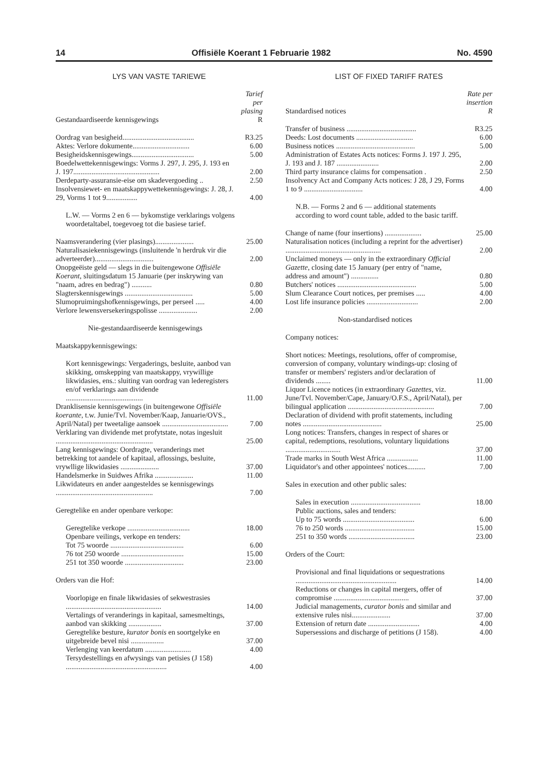14 Offisiële Koerant 1 Februarie 1982 No. 4590
LYS VAN VASTE TARIEWE
| Gestandaardiseerde kennisgewings | Tarief per plasing R |
| Oordrag van besigheid....................................... | R3.25 |
| Aktes: Verlore dokumente............................... | 6.00 |
| Besigheidskennisgewings.................................. | 5.00 |
| Boedelwettekennisgewings: Vorms J. 297, J. 295, J. 193 en J. 197............................................... | 2.00 |
| Derdeparty-assuransie-eise om skadevergoeding .. | 2.50 |
| Insolvensiewet- en maatskappywettekennisgewings: J. 28, J. 29, Vorms 1 tot 9................. | 4.00 |
| L.W. — Vorms 2 en 6 — bykomstige verklarings volgens woordetaltabel, toegevoeg tot die basiese tarief. | |
| Naamsverandering (vier plasings)..................... | 25.00 |
| Naturalisasiekennisgewings (insluitende 'n herdruk vir die adverteerder)................................ | 2.00 |
| Onopgeëiste geld — slegs in die buitengewone Offisiële Koerant , sluitingsdatum 15 Januarie (per inskrywing van "naam, adres en bedrag") ........... | 0.80 |
| Slagterskennisgewings ..................................... | 5.00 |
| Slumopruimingshofkennisgewings, per perseel ..... | 4.00 |
| Verlore lewensversekeringspolisse ..................... | 2.00 |
| Nie-gestandaardiseerde kennisgewings | |
| Maatskappykennisgewings: | |
| Kort kennisgewings: Vergaderings, besluite, aanbod van skikking, omskepping van maatskappy, vrywillige likwidasies, ens.: sluiting van oordrag van lederegisters en/of verklarings aan dividende .......................................... | 11.00 |
| Dranklisensie kennisgewings (in buitengewone Offisiële koerante , t.w. Junie/Tvl. November/Kaap, Januarie/OVS., April/Natal) per tweetalige aansoek .................................... | 7.00 |
| Verklaring van dividende met profytstate, notas ingesluit ..................................................... | 25.00 |
| Lang kennisgewings: Oordragte, veranderings met betrekking tot aandele of kapitaal, aflossings, besluite, vrywllige likwidasies ..................... | 37.00 |
| Handelsmerke in Suidwes Afrika ..................... | 11.00 |
| Likwidateurs en ander aangesteldes se kennisgewings ..................................................... | 7.00 |
| Geregtelike en ander openbare verkope: | |
| Geregtelike verkope .................................. | 18.00 |
| Openbare veilings, verkope en tenders: | |
| Tot 75 woorde ........................................ | 6.00 |
| 76 tot 250 woorde .................................. | 15.00 |
| 251 tot 350 woorde ................................ | 23.00 |
| Orders van die Hof: | |
| Voorlopige en finale likwidasies of sekwestrasies .................................................... | 14.00 |
| Vertalings of veranderings in kapitaal, samesmeltings, aanbod van skikking .................. | 37.00 |
| Geregtelike besture, kurator bonis en soortgelyke en uitgebreide bevel nisi .................. | 37.00 |
| Verlenging van keerdatum ......................... | 4.00 |
| Tersydestellings en afwysings van petisies (J 158) ....................................................... | 4.00 |
LIST OF FIXED TARIFF RATES
| Standardised notices | Rate per insertion R |
| Transfer of business ...................................... | R3.25 |
| Deeds: Lost documents ............................... | 6.00 |
| Business notices ........................................... | 5.00 |
| Administration of Estates Acts notices: Forms J. 197 J. 295, J. 193 and J. 187 ....................... | 2.00 |
| Third party insurance claims for compensation . | 2.50 |
| Insolvency Act and Company Acts notices: J 28, J 29, Forms 1 to 9 ................................ | 4.00 |
| N.B. — Forms 2 and 6 — additional statements according to word count table, added to the basic tariff. | |
| Change of name (four insertions) .................... | 25.00 |
| Naturalisation notices (including a reprint for the advertiser) .................................................... | 2.00 |
| Unclaimed moneys — only in the extraordinary Official Gazette , closing date 15 January (per entry of "name, address and amount") ............... | 0.80 |
| Butchers' notices ........................................... | 5.00 |
| Slum Clearance Court notices, per premises ..... | 4.00 |
| Lost life insurance policies ............................ | 2.00 |
| Non-standardised notices | |
| Company notices: | |
| Short notices: Meetings, resolutions, offer of compromise, conversion of company, voluntary windings-up: closing of transfer or members' registers and/or declaration of dividends ........ | 11.00 |
| Liquor Licence notices (in extraordinary Gazettes , viz. June/Tvl. November/Cape, January/O.F.S., April/Natal), per bilingual application ............................................... | 7.00 |
| Declaration of dividend with profit statements, including notes ........................................... | 25.00 |
| Long notices: Transfers, changes in respect of shares or capital, redemptions, resolutions, voluntary liquidations .............................. | 37.00 |
| Trade marks in South West Africa ................. | 11.00 |
| Liquidator's and other appointees' notices.......... | 7.00 |
| Sales in execution and other public sales: | |
| Sales in execution ...................................... | 18.00 |
| Public auctions, sales and tenders: | |
| Up to 75 words ....................................... | 6.00 |
| 76 to 250 words ...................................... | 15.00 |
| 251 to 350 words .................................... | 23.00 |
| Orders of the Court: | |
| Provisional and final liquidations or sequestrations ....................................................... | 14.00 |
| Reductions or changes in capital mergers, offer of compromise ......................................... | 37.00 |
| Judicial managements, curator bonis and similar and extensive rules nisi..................... | 37.00 |
| Extension of return date ............................ | 4.00 |
| Supersessions and discharge of petitions (J 158). | 4.00 |